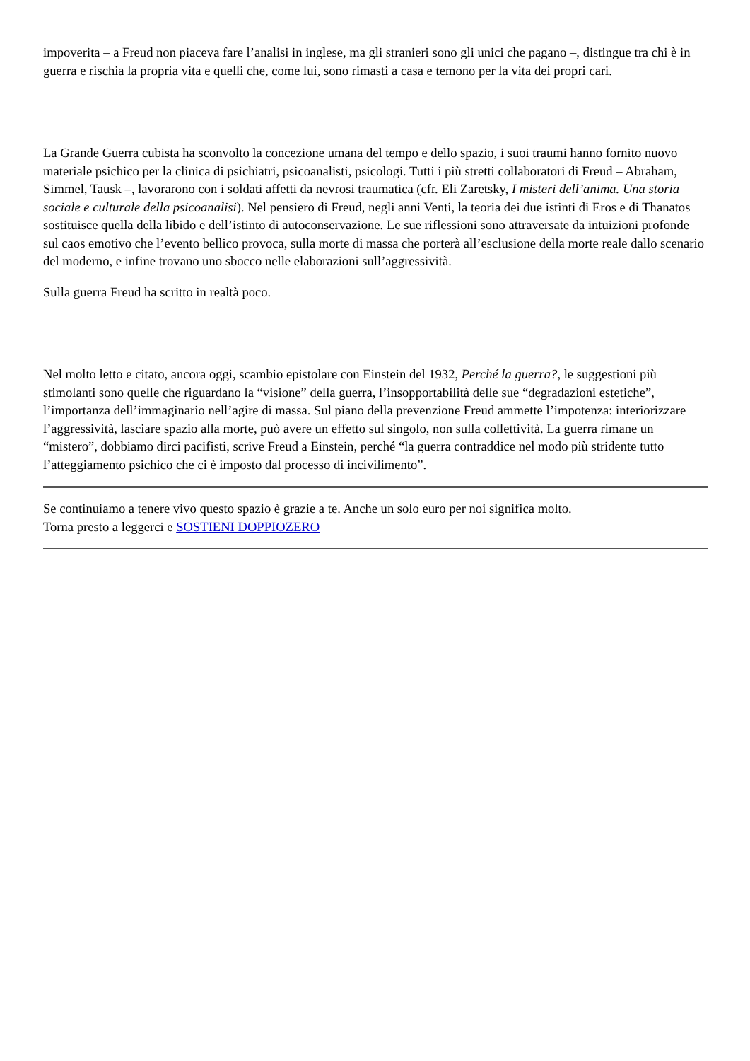impoverita – a Freud non piaceva fare l’analisi in inglese, ma gli stranieri sono gli unici che pagano –, distingue tra chi è in guerra e rischia la propria vita e quelli che, come lui, sono rimasti a casa e temono per la vita dei propri cari.
La Grande Guerra cubista ha sconvolto la concezione umana del tempo e dello spazio, i suoi traumi hanno fornito nuovo materiale psichico per la clinica di psichiatri, psicoanalisti, psicologi. Tutti i più stretti collaboratori di Freud – Abraham, Simmel, Tausk –, lavorarono con i soldati affetti da nevrosi traumatica (cfr. Eli Zaretsky, I misteri dell’anima. Una storia sociale e culturale della psicoanalisi). Nel pensiero di Freud, negli anni Venti, la teoria dei due istinti di Eros e di Thanatos sostituisce quella della libido e dell’istinto di autoconservazione. Le sue riflessioni sono attraversate da intuizioni profonde sul caos emotivo che l’evento bellico provoca, sulla morte di massa che porterà all’esclusione della morte reale dallo scenario del moderno, e infine trovano uno sbocco nelle elaborazioni sull’aggressività.
Sulla guerra Freud ha scritto in realtà poco.
Nel molto letto e citato, ancora oggi, scambio epistolare con Einstein del 1932, Perché la guerra?, le suggestioni più stimolanti sono quelle che riguardano la “visione” della guerra, l’insopportabilità delle sue “degradazioni estetiche”, l’importanza dell’immaginario nell’agire di massa. Sul piano della prevenzione Freud ammette l’impotenza: interiorizzare l’aggressività, lasciare spazio alla morte, può avere un effetto sul singolo, non sulla collettività. La guerra rimane un “mistero”, dobbiamo dirci pacifisti, scrive Freud a Einstein, perché “la guerra contraddice nel modo più stridente tutto l’atteggiamento psichico che ci è imposto dal processo di incivilimento”.
Se continuiamo a tenere vivo questo spazio è grazie a te. Anche un solo euro per noi significa molto.
Torna presto a leggerci e SOSTIENI DOPPIOZERO